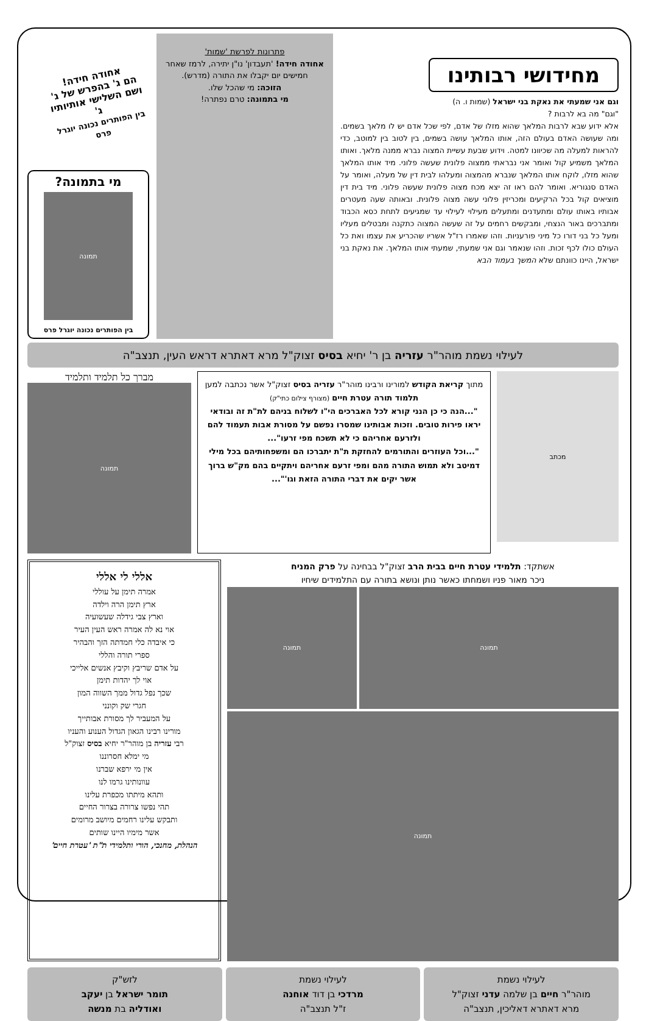מחידושי רבותינו
וגם אני שמעתי את נאקת בני ישראל (שמות ו. ה)
"וגם" מה בא לרבות ?
אלא ידוע שבא לרבות המלאך שהוא מזלו של אדם, לפי שכל אדם יש לו מלאך בשמים. ומה שעושה האדם בעולם הזה, אותו המלאך עושה בשמים, בין לטוב בין למוטב, כדי להראות למעלה מה שכיוונו למטה. וידוע שבעת עשיית המצוה נברא ממנה מלאך. ואותו המלאך משמיע קול ואומר אני נבראתי ממצוה פלונית שעשה פלוני. מיד אותו המלאך שהוא מזלו, לוקח אותו המלאך שנברא מהמצוה ומעלהו לבית דין של מעלה, ואומר על האדם סנגוריא. ואומר להם ראו זה יצא מכח מצוה פלונית שעשה פלוני. מיד בית דין מוציאים קול בכל הרקיעים ומכריזין פלוני עשה מצוה פלונית. ובאותה שעה מעטרים אבותיו באותו עולם ומתעדנים ומתעלים מעילוי לעילוי עד שמגיעים לתחת כסא הכבוד ומתברכים באור הנצחי, ומבקשים רחמים על זה שעשה המצוה כתקנה ומבטלים מעליו ומעל כל בני דורו כל מיני פורעניות. וזהו שאמרו רז"ל אשריו שהכריע את עצמו ואת כל העולם כולו לכף זכות. וזהו שנאמר וגם אני שמעתי, שמעתי אותו המלאך. את נאקת בני ישראל, היינו כוונתם שלא המשך בעמוד הבא
פתרונות לפרשת 'שמות'
אחודה חידה! 'תעבדון' נו"ן יתירה, לרמז שאחר חמישים יום יקבלו את התורה (מדרש).
הזוכה: מי שהכל שלו.
מי בתמונה: טרם נפתרה!
אחודה חידה!
הם ג' בהפרש של ג' ושם השלישי אותיותיו ג'
בין הפותרים נכונה יוגרל פרס
מי בתמונה?
תמונה
בין הפותרים נכונה יוגרל פרס
לעילוי נשמת מוהר"ר עזריה בן ר' יחיא בסיס זצוק"ל מרא דאתרא דראש העין, תנצב"ה
מכתב
מתוך קריאת הקודש למורינו ורבינו מוהר"ר עזריה בסיס זצוק"ל אשר נכתבה למען תלמוד תורה עטרת חיים (מצורף צילום כתי"ק)
"...הנה כי כן הנני קורא לכל האברכים הי"ו לשלוח בניהם לת"ת זה ובודאי יראו פירות טובים. וזכות אבותינו שמסרו נפשם על מסורת אבות תעמוד להם ולזרעם אחריהם כי לא תשכח מפי זרעו"...
"...וכל העוזרים והתורמים להחזקת ת"ת יתברכו הם ומשפחותיהם בכל מילי דמיטב ולא תמוש התורה מהם ומפי זרעם אחריהם ויתקיים בהם מק"ש ברוך אשר יקים את דברי התורה הזאת וגו'"...
מברך כל תלמיד ותלמיד
תמונה
אשתקד: תלמידי עטרת חיים בבית הרב זצוק"ל בבחינה על פרק המניח
ניכר מאור פניו ושמחתו כאשר נותן ונושא בתורה עם התלמידים שיחיו
תמונה תמונה
תמונה
אללי לי אללי
אמרה תימן על עוללי
ארץ תימן הרה וילדה
וארץ צבי גידלה שעשועיה
אוי נא לה אמרה ראש העין העיר
כי איבדה כלי חמדתה הזך והבהיר
ספרי תורה והללי
על אדם שריבץ וקיבץ אנשים אלייכי
אוי לך יהדות תימן
שכך נפל גדול ממך השווה המון
חגרי שק וקונני
על המעביר לך מסורת אבותייך
מורינו רבינו הגאון הגדול הענוע והעניו
רבי עזריה בן מוהר"ר יחיא בסיס זצוק"ל
מי ימלא חסרוננו
אין מי ירפא שברנו
עוונותינו גרמו לנו
ותהא מיתתו מכפרת עלינו
תהי נפשו צרורה בצרור החיים
ותבקש עלינו רחמים מיושב מרומים
אשר מימיו היינו שותים
הנהלת, מחנכי, הורי ותלמידי ת"ת 'עטרת חיים'
לעילוי נשמת
מוהר"ר חיים בן שלמה עדני זצוק"ל
מרא דאתרא דאליכין, תנצב"ה
לעילוי נשמת
מרדכי בן דוד אוחנה
ז"ל תנצב"ה
לזש"ק
תומר ישראל בן יעקב
ואודליה בת מנשה